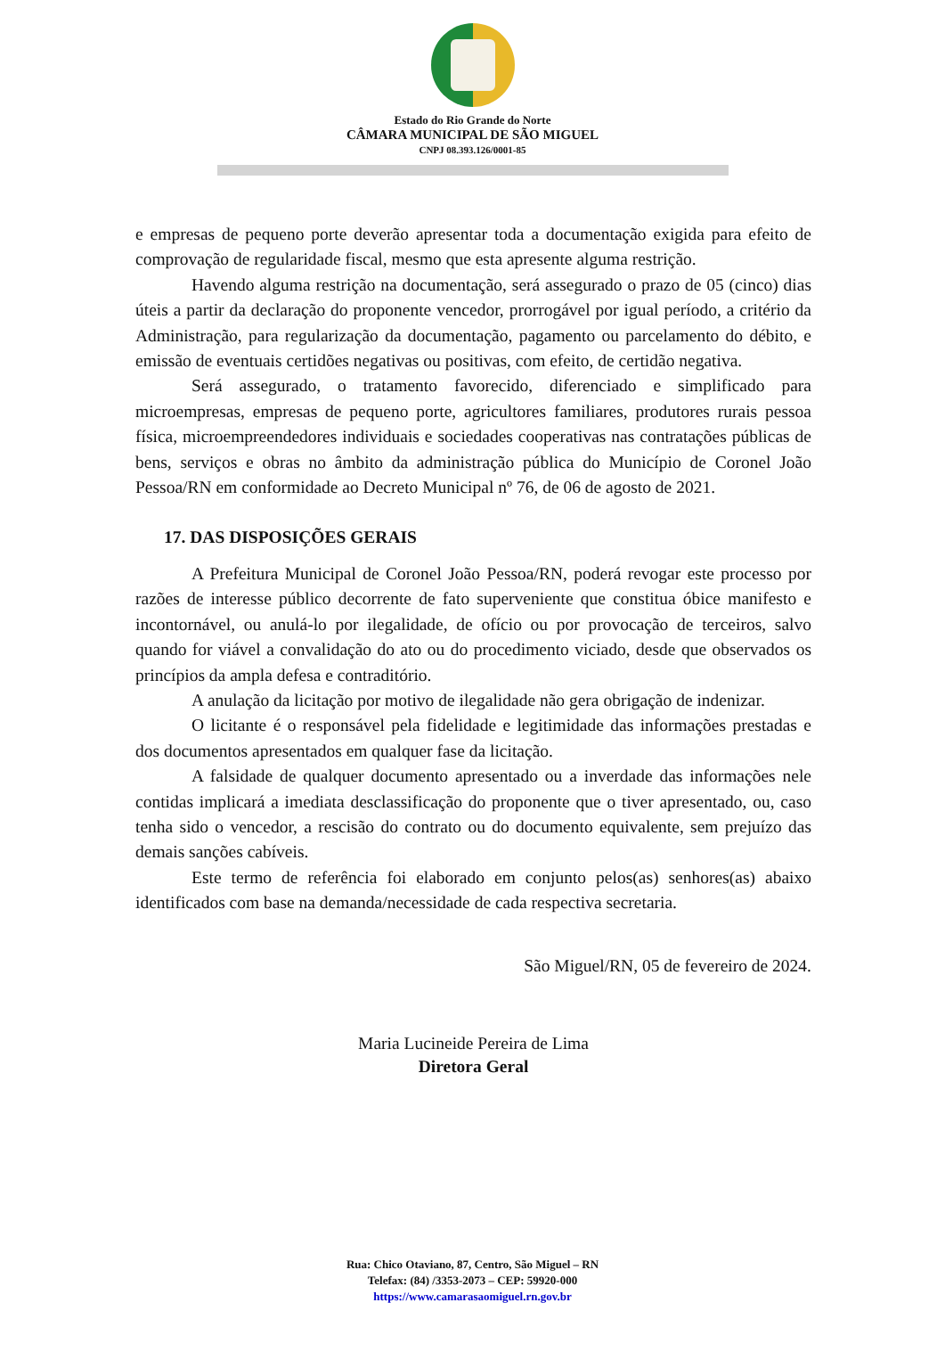Estado do Rio Grande do Norte
CÂMARA MUNICIPAL DE SÃO MIGUEL
CNPJ 08.393.126/0001-85
e empresas de pequeno porte deverão apresentar toda a documentação exigida para efeito de comprovação de regularidade fiscal, mesmo que esta apresente alguma restrição.
Havendo alguma restrição na documentação, será assegurado o prazo de 05 (cinco) dias úteis a partir da declaração do proponente vencedor, prorrogável por igual período, a critério da Administração, para regularização da documentação, pagamento ou parcelamento do débito, e emissão de eventuais certidões negativas ou positivas, com efeito, de certidão negativa.
Será assegurado, o tratamento favorecido, diferenciado e simplificado para microempresas, empresas de pequeno porte, agricultores familiares, produtores rurais pessoa física, microempreendedores individuais e sociedades cooperativas nas contratações públicas de bens, serviços e obras no âmbito da administração pública do Município de Coronel João Pessoa/RN em conformidade ao Decreto Municipal nº 76, de 06 de agosto de 2021.
17. DAS DISPOSIÇÕES GERAIS
A Prefeitura Municipal de Coronel João Pessoa/RN, poderá revogar este processo por razões de interesse público decorrente de fato superveniente que constitua óbice manifesto e incontornável, ou anulá-lo por ilegalidade, de ofício ou por provocação de terceiros, salvo quando for viável a convalidação do ato ou do procedimento viciado, desde que observados os princípios da ampla defesa e contraditório.
A anulação da licitação por motivo de ilegalidade não gera obrigação de indenizar.
O licitante é o responsável pela fidelidade e legitimidade das informações prestadas e dos documentos apresentados em qualquer fase da licitação.
A falsidade de qualquer documento apresentado ou a inverdade das informações nele contidas implicará a imediata desclassificação do proponente que o tiver apresentado, ou, caso tenha sido o vencedor, a rescisão do contrato ou do documento equivalente, sem prejuízo das demais sanções cabíveis.
Este termo de referência foi elaborado em conjunto pelos(as) senhores(as) abaixo identificados com base na demanda/necessidade de cada respectiva secretaria.
São Miguel/RN, 05 de fevereiro de 2024.
Maria Lucineide Pereira de Lima
Diretora Geral
Rua: Chico Otaviano, 87, Centro, São Miguel – RN
Telefax: (84) /3353-2073 – CEP: 59920-000
https://www.camarasaomiguel.rn.gov.br